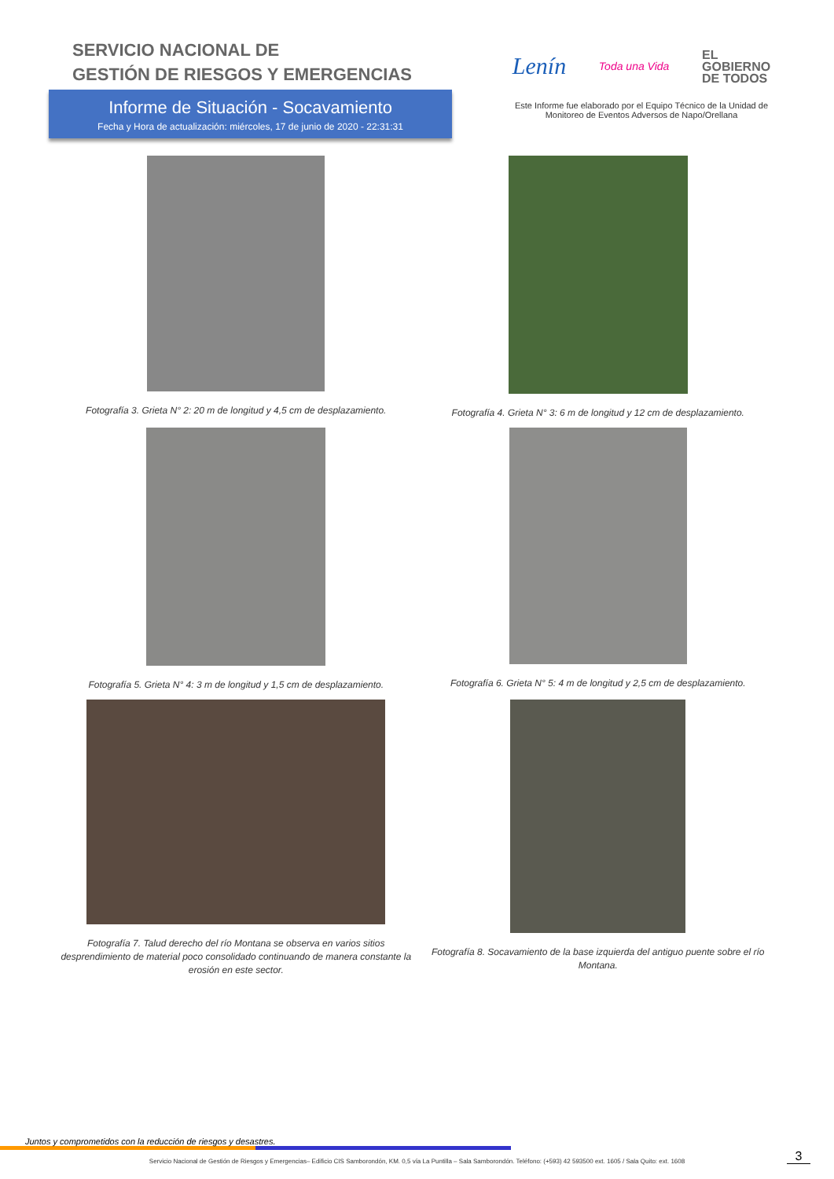SERVICIO NACIONAL DE
GESTIÓN DE RIESGOS Y EMERGENCIAS
Informe de Situación - Socavamiento
Fecha y Hora de actualización: miércoles, 17 de junio de 2020 - 22:31:31
Lenín Toda una Vida EL
GOBIERNO
DE TODOS
Este Informe fue elaborado por el Equipo Técnico de la Unidad de
Monitoreo de Eventos Adversos de Napo/Orellana
Fotografía 3. Grieta N° 2: 20 m de longitud y 4,5 cm de desplazamiento.
Fotografía 4. Grieta N° 3: 6 m de longitud y 12 cm de desplazamiento.
Fotografía 5. Grieta N° 4: 3 m de longitud y 1,5 cm de desplazamiento.
Fotografía 6. Grieta N° 5: 4 m de longitud y 2,5 cm de desplazamiento.
Fotografía 7. Talud derecho del río Montana se observa en varios sitios desprendimiento de material poco consolidado continuando de manera constante la erosión en este sector.
Fotografía 8. Socavamiento de la base izquierda del antiguo puente sobre el río Montana.
Juntos y comprometidos con la reducción de riesgos y desastres.
Servicio Nacional de Gestión de Riesgos y Emergencias– Edificio CIS Samborondón, KM. 0,5 vía La Puntilla – Sala Samborondón. Teléfono: (+593) 42 593500 ext. 1605 / Sala Quito: ext. 1608
3